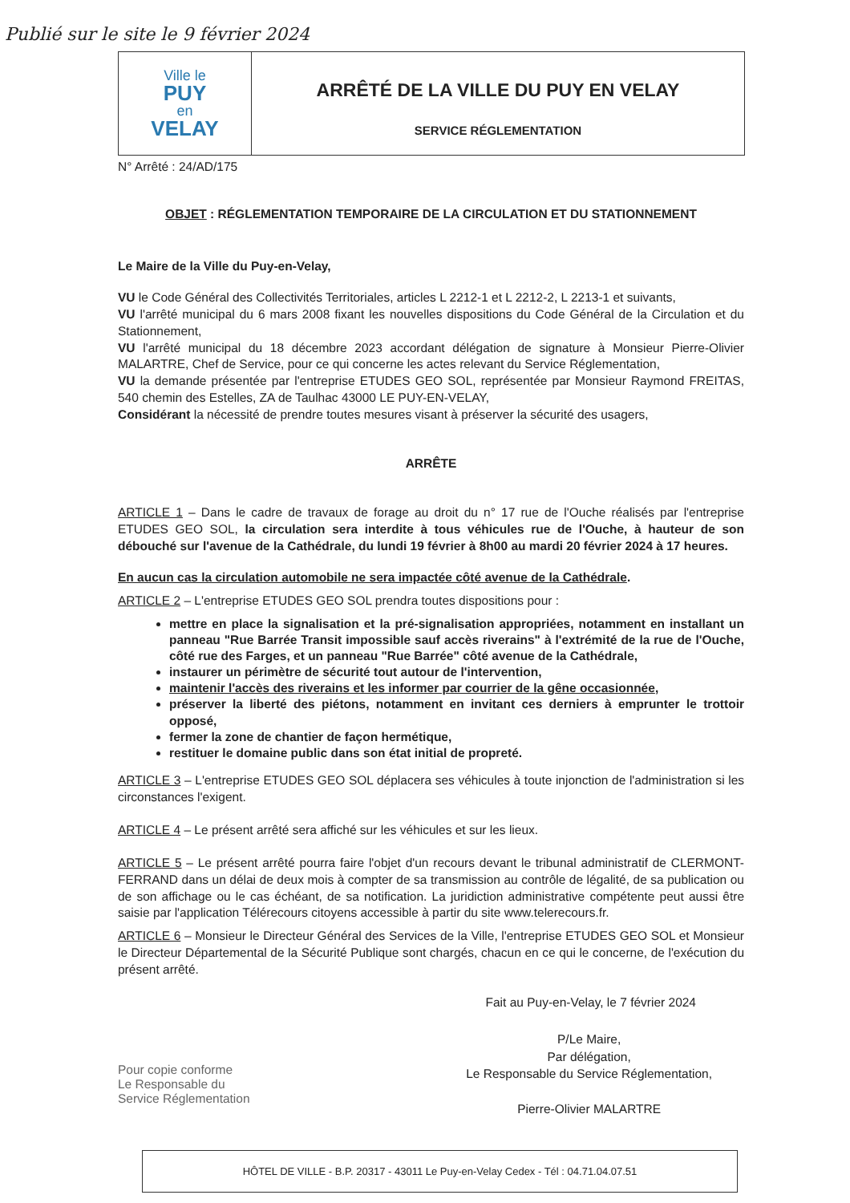Publié sur le site le 9 février 2024
Ville le
PUY
en
VELAY
ARRÊTÉ DE LA VILLE DU PUY EN VELAY
SERVICE RÉGLEMENTATION
N° Arrêté : 24/AD/175
OBJET : RÉGLEMENTATION TEMPORAIRE DE LA CIRCULATION ET DU STATIONNEMENT
Le Maire de la Ville du Puy-en-Velay,
VU le Code Général des Collectivités Territoriales, articles L 2212-1 et L 2212-2, L 2213-1 et suivants,
VU l'arrêté municipal du 6 mars 2008 fixant les nouvelles dispositions du Code Général de la Circulation et du Stationnement,
VU l'arrêté municipal du 18 décembre 2023 accordant délégation de signature à Monsieur Pierre-Olivier MALARTRE, Chef de Service, pour ce qui concerne les actes relevant du Service Réglementation,
VU la demande présentée par l'entreprise ETUDES GEO SOL, représentée par Monsieur Raymond FREITAS, 540 chemin des Estelles, ZA de Taulhac 43000 LE PUY-EN-VELAY,
Considérant la nécessité de prendre toutes mesures visant à préserver la sécurité des usagers,
ARRÊTE
ARTICLE 1 – Dans le cadre de travaux de forage au droit du n° 17 rue de l'Ouche réalisés par l'entreprise ETUDES GEO SOL, la circulation sera interdite à tous véhicules rue de l'Ouche, à hauteur de son débouché sur l'avenue de la Cathédrale, du lundi 19 février à 8h00 au mardi 20 février 2024 à 17 heures.
En aucun cas la circulation automobile ne sera impactée côté avenue de la Cathédrale.
ARTICLE 2 – L'entreprise ETUDES GEO SOL prendra toutes dispositions pour :
mettre en place la signalisation et la pré-signalisation appropriées, notamment en installant un panneau "Rue Barrée Transit impossible sauf accès riverains" à l'extrémité de la rue de l'Ouche, côté rue des Farges, et un panneau "Rue Barrée" côté avenue de la Cathédrale,
instaurer un périmètre de sécurité tout autour de l'intervention,
maintenir l'accès des riverains et les informer par courrier de la gêne occasionnée,
préserver la liberté des piétons, notamment en invitant ces derniers à emprunter le trottoir opposé,
fermer la zone de chantier de façon hermétique,
restituer le domaine public dans son état initial de propreté.
ARTICLE 3 – L'entreprise ETUDES GEO SOL déplacera ses véhicules à toute injonction de l'administration si les circonstances l'exigent.
ARTICLE 4 – Le présent arrêté sera affiché sur les véhicules et sur les lieux.
ARTICLE 5 – Le présent arrêté pourra faire l'objet d'un recours devant le tribunal administratif de CLERMONT-FERRAND dans un délai de deux mois à compter de sa transmission au contrôle de légalité, de sa publication ou de son affichage ou le cas échéant, de sa notification. La juridiction administrative compétente peut aussi être saisie par l'application Télérecours citoyens accessible à partir du site www.telerecours.fr.
ARTICLE 6 – Monsieur le Directeur Général des Services de la Ville, l'entreprise ETUDES GEO SOL et Monsieur le Directeur Départemental de la Sécurité Publique sont chargés, chacun en ce qui le concerne, de l'exécution du présent arrêté.
Fait au Puy-en-Velay, le 7 février 2024
Pour copie conforme
Le Responsable du
Service Réglementation
P/Le Maire,
Par délégation,
Le Responsable du Service Réglementation,
Pierre-Olivier MALARTRE
HÔTEL DE VILLE - B.P. 20317 - 43011 Le Puy-en-Velay Cedex - Tél : 04.71.04.07.51